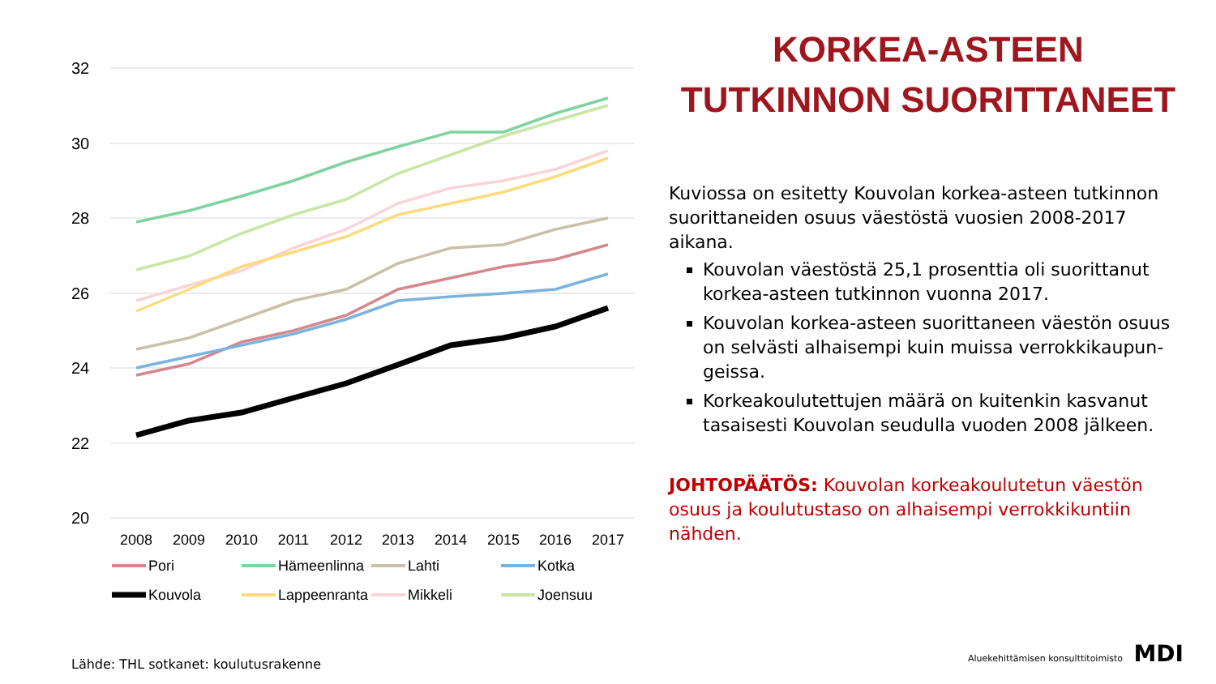32
30
28
26
24
22
20
2008
2009
2010
2011
2012
2013
2014
2015
2016
2017
Pori
Hämeenlinna
Lahti
Kotka
Kouvola
Lappeenranta
Mikkeli
Joensuu
KORKEA-ASTEEN TUTKINNON SUORITTANEET
Kuviossa on esitetty Kouvolan korkea-asteen tutkinnon suorittaneiden osuus väestöstä vuosien 2008-2017 aikana.
Kouvolan väestöstä 25,1 prosenttia oli suorittanut korkea-asteen tutkinnon vuonna 2017.
Kouvolan korkea-asteen suorittaneen väestön osuus on selvästi alhaisempi kuin muissa verrokkikaupun-geissa.
Korkeakoulutettujen määrä on kuitenkin kasvanut tasaisesti Kouvolan seudulla vuoden 2008 jälkeen.
JOHTOPÄÄTÖS: Kouvolan korkeakoulutetun väestön osuus ja koulutustaso on alhaisempi verrokkikuntiin nähden.
Lähde: THL sotkanet: koulutusrakenne
Aluekehittämisen konsulttitoimisto MDI